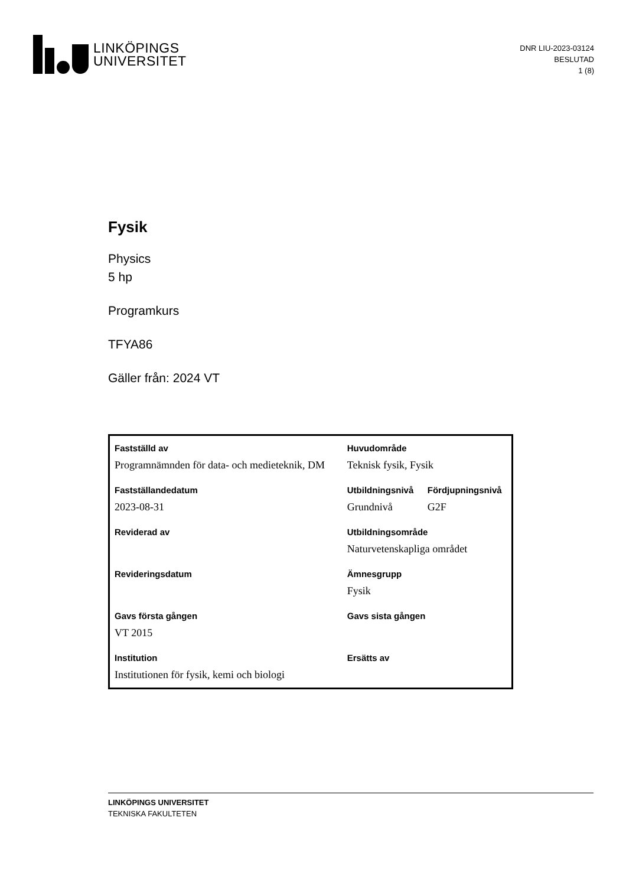LINKÖPINGS
UNIVERSITET
DNR LIU-2023-03124
BESLUTAD
1 (8)
Fysik
Physics
5 hp
Programkurs
TFYA86
Gäller från: 2024 VT
| Fastställd av | Huvudområde | |
| --- | --- | --- |
| Programnämnden för data- och medieteknik, DM | Teknisk fysik, Fysik | |
| Fastställandedatum | Utbildningsnivå | Fördjupningsnivå |
| 2023-08-31 | Grundnivå | G2F |
| Reviderad av | Utbildningsområde | |
| | Naturvetenskapliga området | |
| Revideringsdatum | Ämnesgrupp | |
| | Fysik | |
| Gavs första gången | Gavs sista gången | |
| VT 2015 | | |
| Institution | Ersätts av | |
| Institutionen för fysik, kemi och biologi | | |
LINKÖPINGS UNIVERSITET
TEKNISKA FAKULTETEN